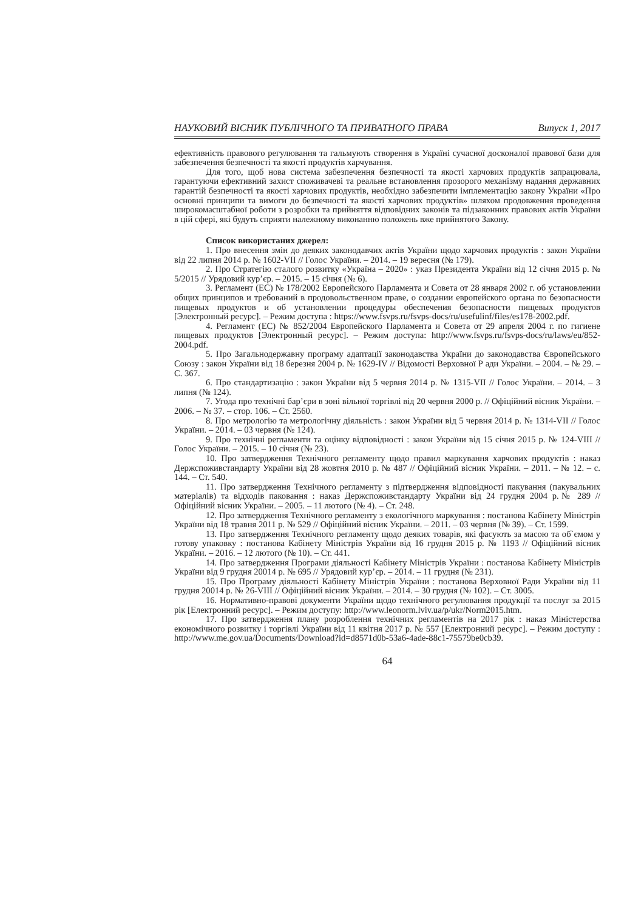НАУКОВИЙ ВІСНИК ПУБЛІЧНОГО ТА ПРИВАТНОГО ПРАВА Випуск 1, 2017
ефективність правового регулювання та гальмують створення в Україні сучасної досконалої правової бази для забезпечення безпечності та якості продуктів харчування.
Для того, щоб нова система забезпечення безпечності та якості харчових продуктів запрацювала, гарантуючи ефективний захист споживачеві та реальне встановлення прозорого механізму надання державних гарантій безпечності та якості харчових продуктів, необхідно забезпечити імплементацію закону України «Про основні принципи та вимоги до безпечності та якості харчових продуктів» шляхом продовження проведення широкомасштабної роботи з розробки та прийняття відповідних законів та підзаконних правових актів України в цій сфері, які будуть сприяти належному виконанню положень вже прийнятого Закону.
Список використаних джерел:
1. Про внесення змін до деяких законодавчих актів України щодо харчових продуктів : закон України від 22 липня 2014 р. № 1602-VII // Голос України. – 2014. – 19 вересня (№ 179).
2. Про Стратегію сталого розвитку «Україна – 2020» : указ Президента України від 12 січня 2015 р. № 5/2015 // Урядовий кур’єр. – 2015. – 15 січня (№ 6).
3. Регламент (ЕС) № 178/2002 Европейского Парламента и Совета от 28 января 2002 г. об установлении общих принципов и требований в продовольственном праве, о создании европейского органа по безопасности пищевых продуктов и об установлении процедуры обеспечения безопасности пищевых продуктов [Электронный ресурс]. – Режим доступа : https://www.fsvps.ru/fsvps-docs/ru/usefulinf/files/es178-2002.pdf.
4. Регламент (ЕС) № 852/2004 Европейского Парламента и Совета от 29 апреля 2004 г. по гигиене пищевых продуктов [Электронный ресурс]. – Режим доступа: http://www.fsvps.ru/fsvps-docs/ru/laws/eu/852-2004.pdf.
5. Про Загальнодержавну програму адаптації законодавства України до законодавства Європейського Союзу : закон України від 18 березня 2004 р. № 1629-IV // Відомості Верховної Р ади України. – 2004. – № 29. – С. 367.
6. Про стандартизацію : закон України від 5 червня 2014 р. № 1315-VII // Голос України. – 2014. – 3 липня (№ 124).
7. Угода про технічні бар’єри в зоні вільної торгівлі від 20 червня 2000 р. // Офіційний вісник України. – 2006. – № 37. – стор. 106. – Ст. 2560.
8. Про метрологію та метрологічну діяльність : закон України від 5 червня 2014 р. № 1314-VII // Голос України. – 2014. – 03 червня (№ 124).
9. Про технічні регламенти та оцінку відповідності : закон України від 15 січня 2015 р. № 124-VIII // Голос України. – 2015. – 10 січня (№ 23).
10. Про затвердження Технічного регламенту щодо правил маркування харчових продуктів : наказ Держспоживстандарту України від 28 жовтня 2010 р. № 487 // Офіційний вісник України. – 2011. – № 12. – с. 144. – Ст. 540.
11. Про затвердження Технічного регламенту з підтвердження відповідності пакування (пакувальних матеріалів) та відходів паковання : наказ Держспоживстандарту України від 24 грудня 2004 р.№ 289 // Офіційний вісник України. – 2005. – 11 лютого (№ 4). – Ст. 248.
12. Про затвердження Технічного регламенту з екологічного маркування : постанова Кабінету Міністрів України від 18 травня 2011 р. № 529 // Офіційний вісник України. – 2011. – 03 червня (№ 39). – Ст. 1599.
13. Про затвердження Технічного регламенту щодо деяких товарів, які фасують за масою та об`ємом у готову упаковку : постанова Кабінету Міністрів України від 16 грудня 2015 р. № 1193 // Офіційний вісник України. – 2016. – 12 лютого (№ 10). – Ст. 441.
14. Про затвердження Програми діяльності Кабінету Міністрів України : постанова Кабінету Міністрів України від 9 грудня 20014 р. № 695 // Урядовий кур’єр. – 2014. – 11 грудня (№ 231).
15. Про Програму діяльності Кабінету Міністрів України : постанова Верховної Ради України від 11 грудня 20014 р. № 26-VIII // Офіційний вісник України. – 2014. – 30 грудня (№ 102). – Ст. 3005.
16. Нормативно-правові документи України щодо технічного регулювання продукції та послуг за 2015 рік [Електронний ресурс]. – Режим доступу: http://www.leonorm.lviv.ua/p/ukr/Norm2015.htm.
17. Про затвердження плану розроблення технічних регламентів на 2017 рік : наказ Міністерства економічного розвитку і торгівлі України від 11 квітня 2017 р. № 557 [Електронний ресурс]. – Режим доступу : http://www.me.gov.ua/Documents/Download?id=d8571d0b-53a6-4ade-88c1-75579be0cb39.
64